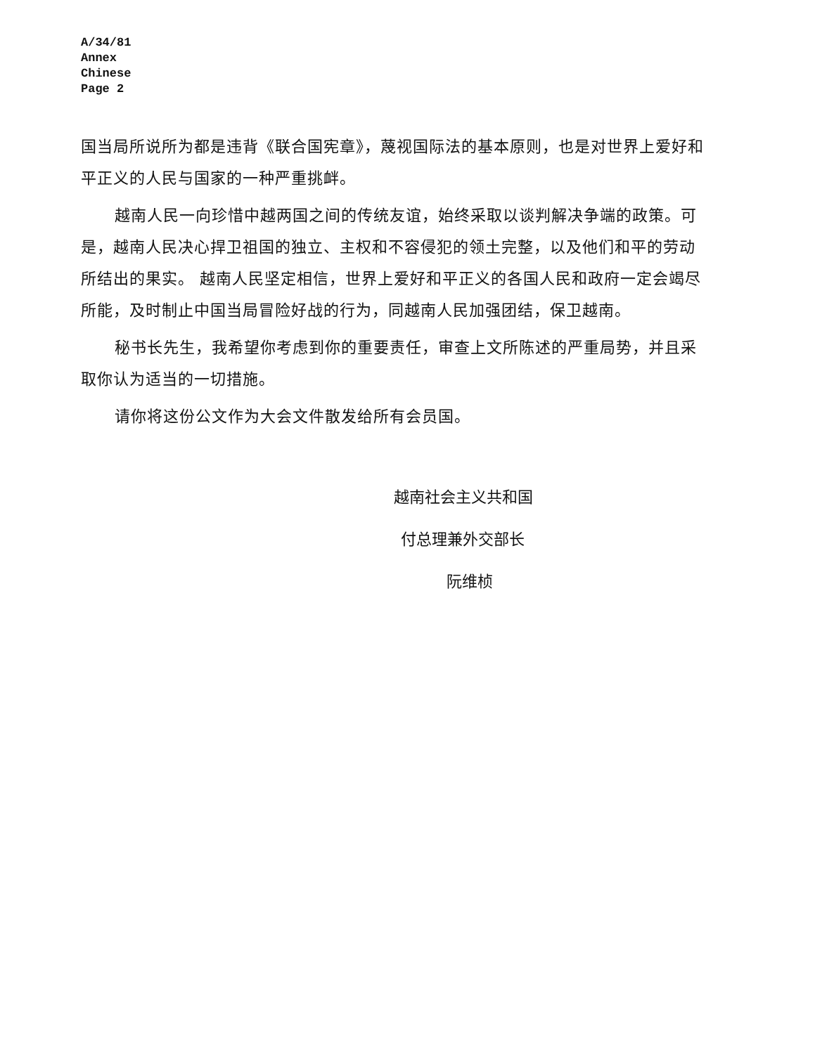A/34/81
Annex
Chinese
Page 2
国当局所说所为都是违背《联合国宪章》，蔑视国际法的基本原则，也是对世界上爱好和平正义的人民与国家的一种严重挑衅。
越南人民一向珍惜中越两国之间的传统友谊，始终采取以谈判解决争端的政策。可是，越南人民决心捍卫祖国的独立、主权和不容侵犯的领土完整，以及他们和平的劳动所结出的果实。 越南人民坚定相信，世界上爱好和平正义的各国人民和政府一定会竭尽所能，及时制止中国当局冒险好战的行为，同越南人民加强团结，保卫越南。
秘书长先生，我希望你考虑到你的重要责任，审查上文所陈述的严重局势，并且采取你认为适当的一切措施。
请你将这份公文作为大会文件散发给所有会员国。
越南社会主义共和国
付总理兼外交部长
阮维桢